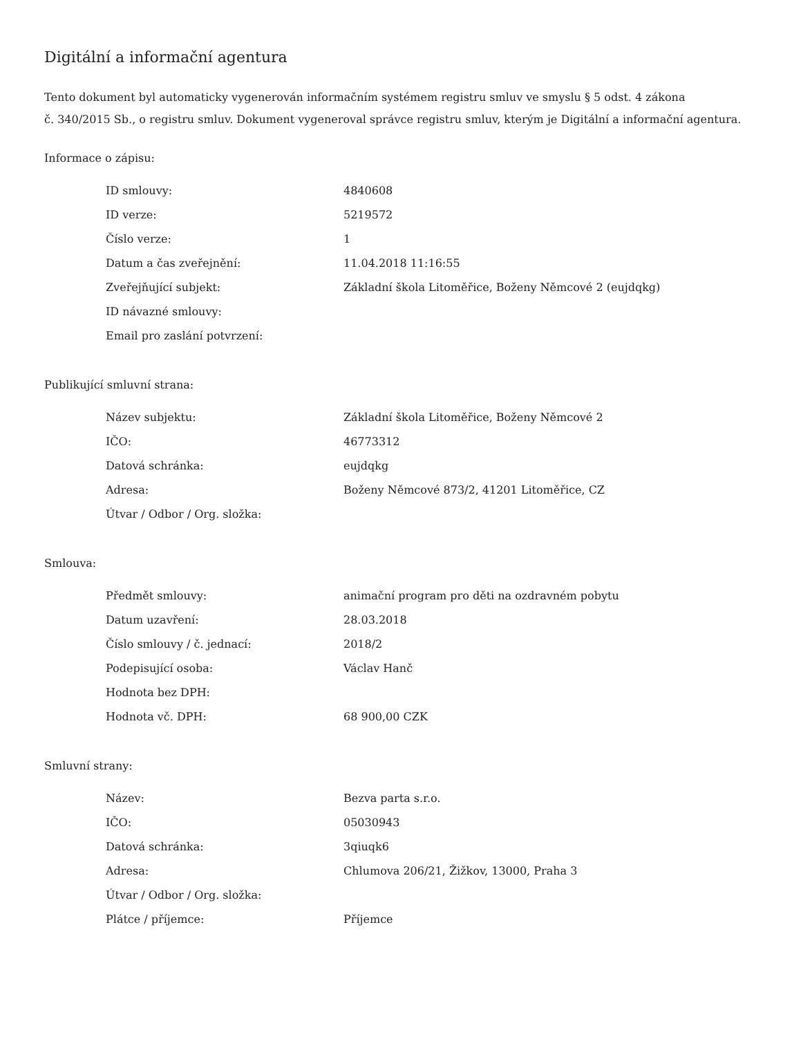Digitální a informační agentura
Tento dokument byl automaticky vygenerován informačním systémem registru smluv ve smyslu § 5 odst. 4 zákona
č. 340/2015 Sb., o registru smluv. Dokument vygeneroval správce registru smluv, kterým je Digitální a informační agentura.
Informace o zápisu:
| ID smlouvy: | 4840608 |
| ID verze: | 5219572 |
| Číslo verze: | 1 |
| Datum a čas zveřejnění: | 11.04.2018 11:16:55 |
| Zveřejňující subjekt: | Základní škola Litoměřice, Boženy Němcové 2 (eujdqkg) |
| ID návazné smlouvy: | |
| Email pro zaslání potvrzení: | |
Publikující smluvní strana:
| Název subjektu: | Základní škola Litoměřice, Boženy Němcové 2 |
| IČO: | 46773312 |
| Datová schránka: | eujdqkg |
| Adresa: | Boženy Němcové 873/2, 41201 Litoměřice, CZ |
| Útvar / Odbor / Org. složka: | |
Smlouva:
| Předmět smlouvy: | animační program pro děti na ozdravném pobytu |
| Datum uzavření: | 28.03.2018 |
| Číslo smlouvy / č. jednací: | 2018/2 |
| Podepisující osoba: | Václav Hanč |
| Hodnota bez DPH: | |
| Hodnota vč. DPH: | 68 900,00 CZK |
Smluvní strany:
| Název: | Bezva parta s.r.o. |
| IČO: | 05030943 |
| Datová schránka: | 3qiuqk6 |
| Adresa: | Chlumova 206/21, Žižkov, 13000, Praha 3 |
| Útvar / Odbor / Org. složka: | |
| Plátce / příjemce: | Příjemce |